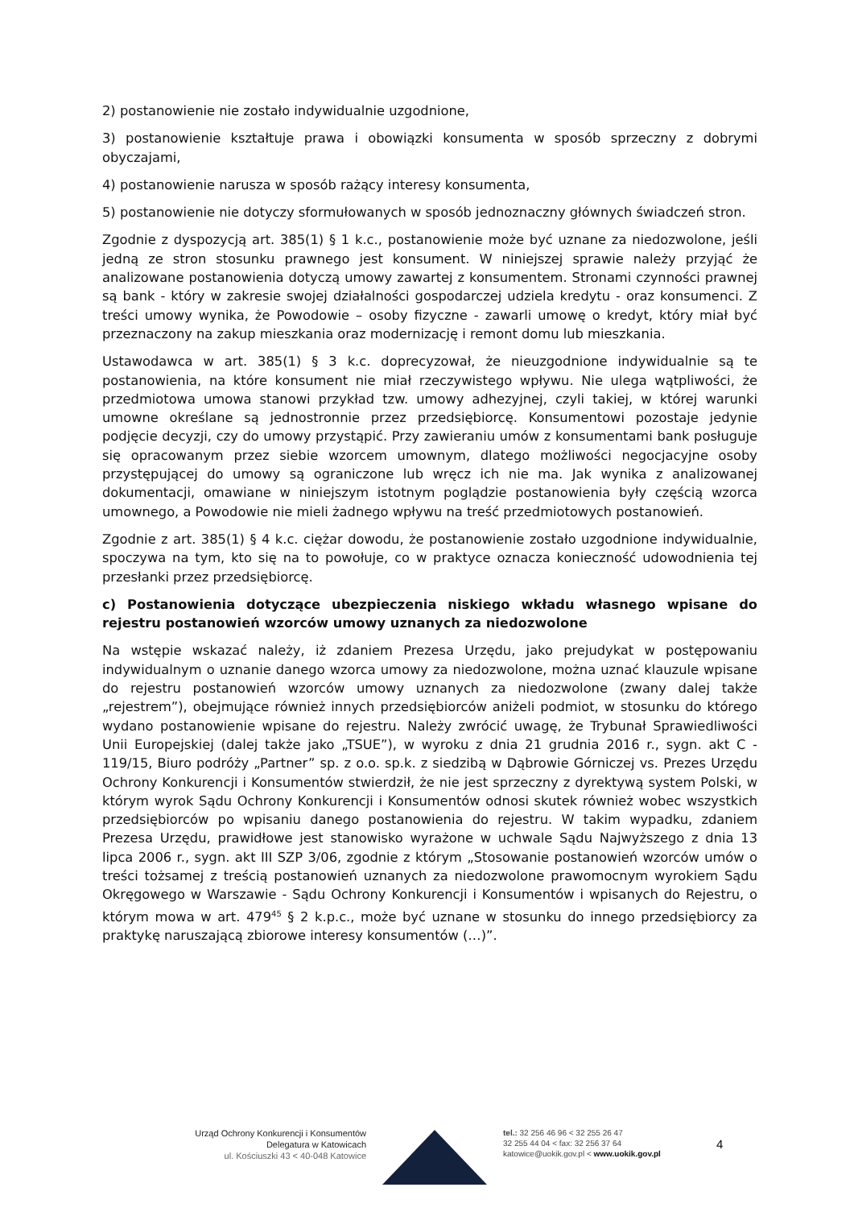2) postanowienie nie zostało indywidualnie uzgodnione,
3) postanowienie kształtuje prawa i obowiązki konsumenta w sposób sprzeczny z dobrymi obyczajami,
4) postanowienie narusza w sposób rażący interesy konsumenta,
5) postanowienie nie dotyczy sformułowanych w sposób jednoznaczny głównych świadczeń stron.
Zgodnie z dyspozycją art. 385(1) § 1 k.c., postanowienie może być uznane za niedozwolone, jeśli jedną ze stron stosunku prawnego jest konsument. W niniejszej sprawie należy przyjąć że analizowane postanowienia dotyczą umowy zawartej z konsumentem. Stronami czynności prawnej są bank - który w zakresie swojej działalności gospodarczej udziela kredytu - oraz konsumenci. Z treści umowy wynika, że Powodowie – osoby fizyczne - zawarli umowę o kredyt, który miał być przeznaczony na zakup mieszkania oraz modernizację i remont domu lub mieszkania.
Ustawodawca w art. 385(1) § 3 k.c. doprecyzował, że nieuzgodnione indywidualnie są te postanowienia, na które konsument nie miał rzeczywistego wpływu. Nie ulega wątpliwości, że przedmiotowa umowa stanowi przykład tzw. umowy adhezyjnej, czyli takiej, w której warunki umowne określane są jednostronnie przez przedsiębiorcę. Konsumentowi pozostaje jedynie podjęcie decyzji, czy do umowy przystąpić. Przy zawieraniu umów z konsumentami bank posługuje się opracowanym przez siebie wzorcem umownym, dlatego możliwości negocjacyjne osoby przystępującej do umowy są ograniczone lub wręcz ich nie ma. Jak wynika z analizowanej dokumentacji, omawiane w niniejszym istotnym poglądzie postanowienia były częścią wzorca umownego, a Powodowie nie mieli żadnego wpływu na treść przedmiotowych postanowień.
Zgodnie z art. 385(1) § 4 k.c. ciężar dowodu, że postanowienie zostało uzgodnione indywidualnie, spoczywa na tym, kto się na to powołuje, co w praktyce oznacza konieczność udowodnienia tej przesłanki przez przedsiębiorcę.
c) Postanowienia dotyczące ubezpieczenia niskiego wkładu własnego wpisane do rejestru postanowień wzorców umowy uznanych za niedozwolone
Na wstępie wskazać należy, iż zdaniem Prezesa Urzędu, jako prejudykat w postępowaniu indywidualnym o uznanie danego wzorca umowy za niedozwolone, można uznać klauzule wpisane do rejestru postanowień wzorców umowy uznanych za niedozwolone (zwany dalej także „rejestrem”), obejmujące również innych przedsiębiorców aniżeli podmiot, w stosunku do którego wydano postanowienie wpisane do rejestru. Należy zwrócić uwagę, że Trybunał Sprawiedliwości Unii Europejskiej (dalej także jako „TSUE”), w wyroku z dnia 21 grudnia 2016 r., sygn. akt C - 119/15, Biuro podróży „Partner” sp. z o.o. sp.k. z siedzibą w Dąbrowie Górniczej vs. Prezes Urzędu Ochrony Konkurencji i Konsumentów stwierdził, że nie jest sprzeczny z dyrektywą system Polski, w którym wyrok Sądu Ochrony Konkurencji i Konsumentów odnosi skutek również wobec wszystkich przedsiębiorców po wpisaniu danego postanowienia do rejestru. W takim wypadku, zdaniem Prezesa Urzędu, prawidłowe jest stanowisko wyrażone w uchwale Sądu Najwyższego z dnia 13 lipca 2006 r., sygn. akt III SZP 3/06, zgodnie z którym „Stosowanie postanowień wzorców umów o treści tożsamej z treścią postanowień uznanych za niedozwolone prawomocnym wyrokiem Sądu Okręgowego w Warszawie - Sądu Ochrony Konkurencji i Konsumentów i wpisanych do Rejestru, o którym mowa w art. 479<sup>45</sup> § 2 k.p.c., może być uznane w stosunku do innego przedsiębiorcy za praktykę naruszającą zbiorowe interesy konsumentów (…)”.
Urząd Ochrony Konkurencji i Konsumentów
Delegatura w Katowicach
ul. Kościuszki 43 < 40-048 Katowice
tel.: 32 256 46 96 < 32 255 26 47
32 255 44 04 < fax: 32 256 37 64
katowice@uokik.gov.pl < www.uokik.gov.pl
4